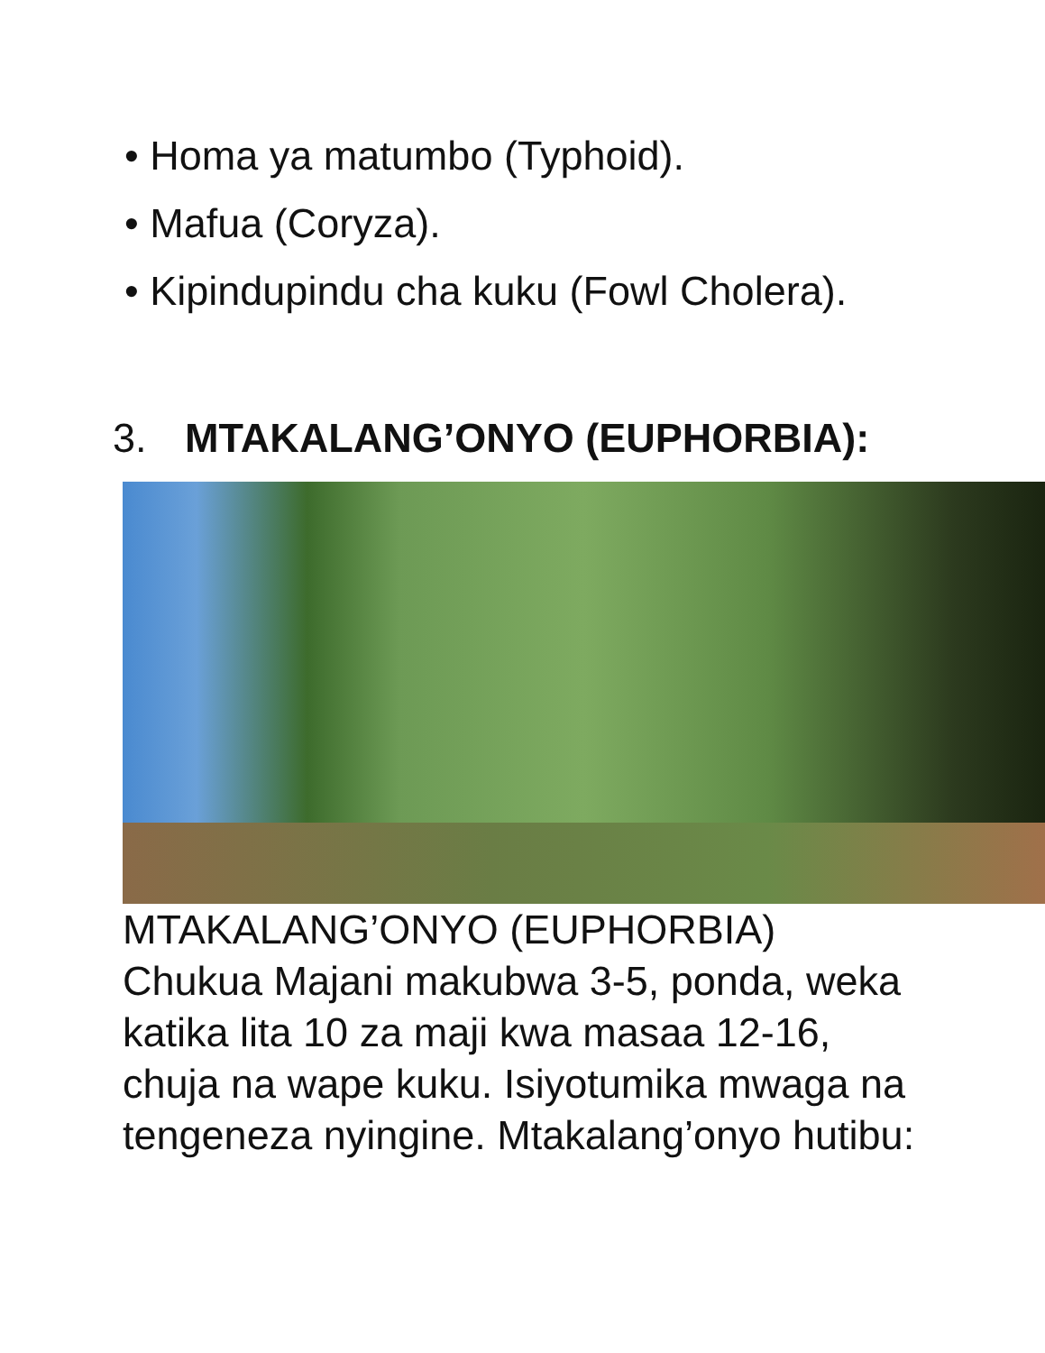• Homa ya matumbo (Typhoid).
• Mafua (Coryza).
• Kipindupindu cha kuku (Fowl Cholera).
3. MTAKALANG’ONYO (EUPHORBIA):
MTAKALANG’ONYO (EUPHORBIA)
Chukua Majani makubwa 3-5, ponda, weka katika lita 10 za maji kwa masaa 12-16, chuja na wape kuku. Isiyotumika mwaga na tengeneza nyingine. Mtakalang’onyo hutibu: